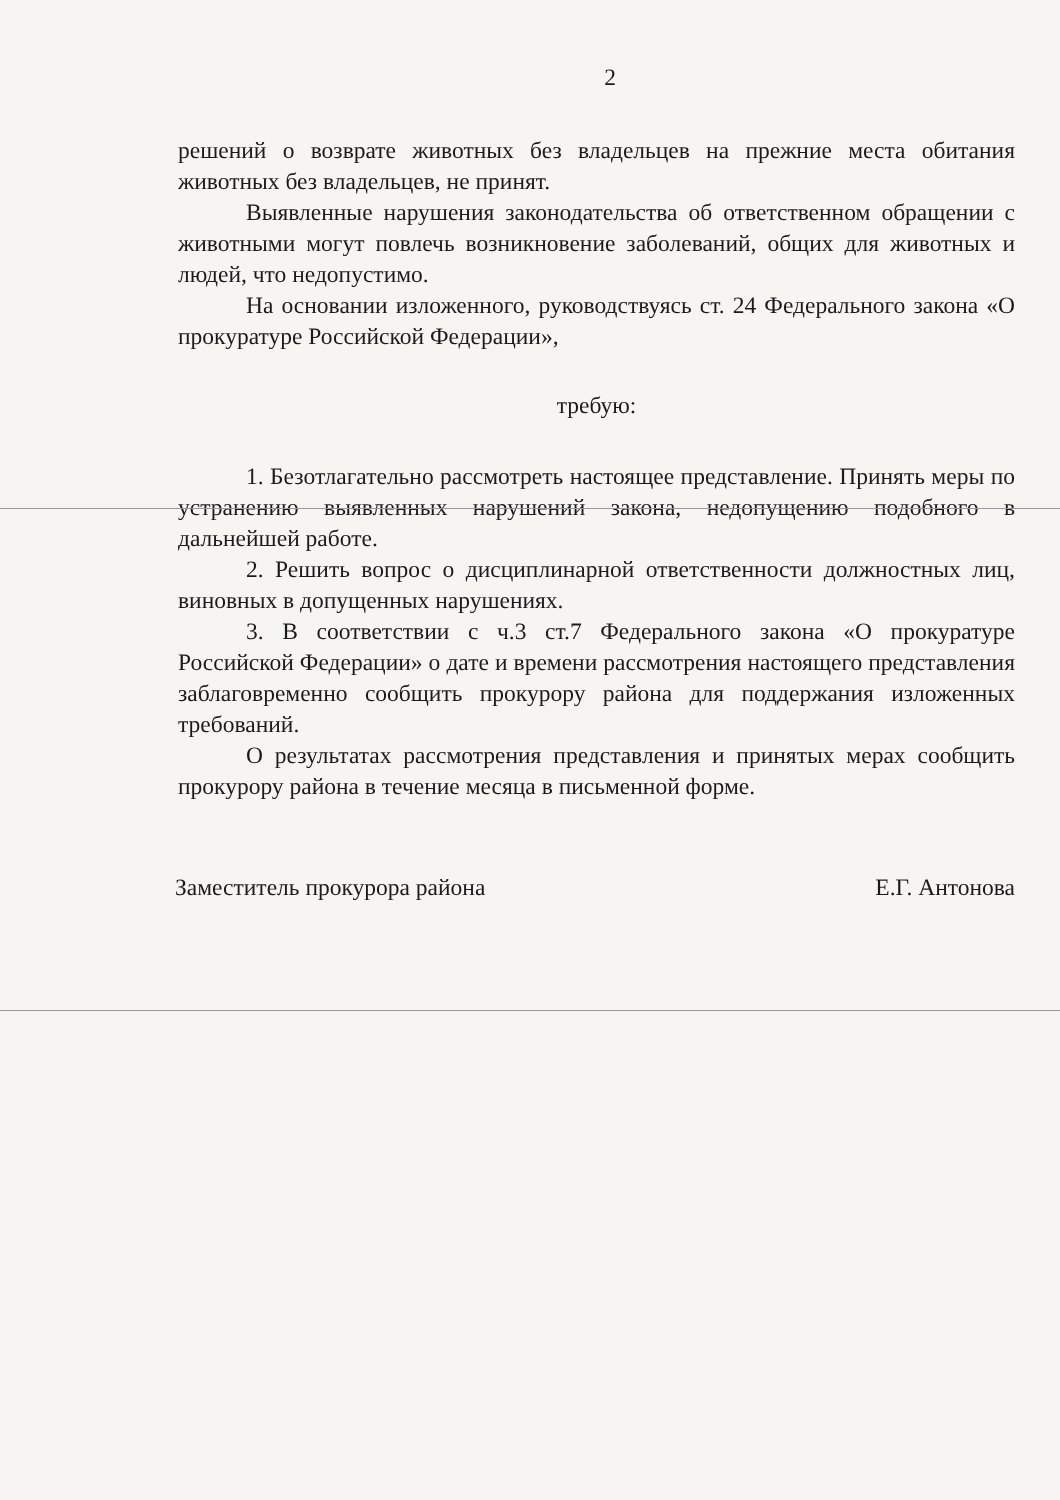2
решений о возврате животных без владельцев на прежние места обитания животных без владельцев, не принят.
Выявленные нарушения законодательства об ответственном обращении с животными могут повлечь возникновение заболеваний, общих для животных и людей, что недопустимо.
На основании изложенного, руководствуясь ст. 24 Федерального закона «О прокуратуре Российской Федерации»,
требую:
1. Безотлагательно рассмотреть настоящее представление. Принять меры по устранению выявленных нарушений закона, недопущению подобного в дальнейшей работе.
2. Решить вопрос о дисциплинарной ответственности должностных лиц, виновных в допущенных нарушениях.
3. В соответствии с ч.3 ст.7 Федерального закона «О прокуратуре Российской Федерации» о дате и времени рассмотрения настоящего представления заблаговременно сообщить прокурору района для поддержания изложенных требований.
О результатах рассмотрения представления и принятых мерах сообщить прокурору района в течение месяца в письменной форме.
Заместитель прокурора района Е.Г. Антонова